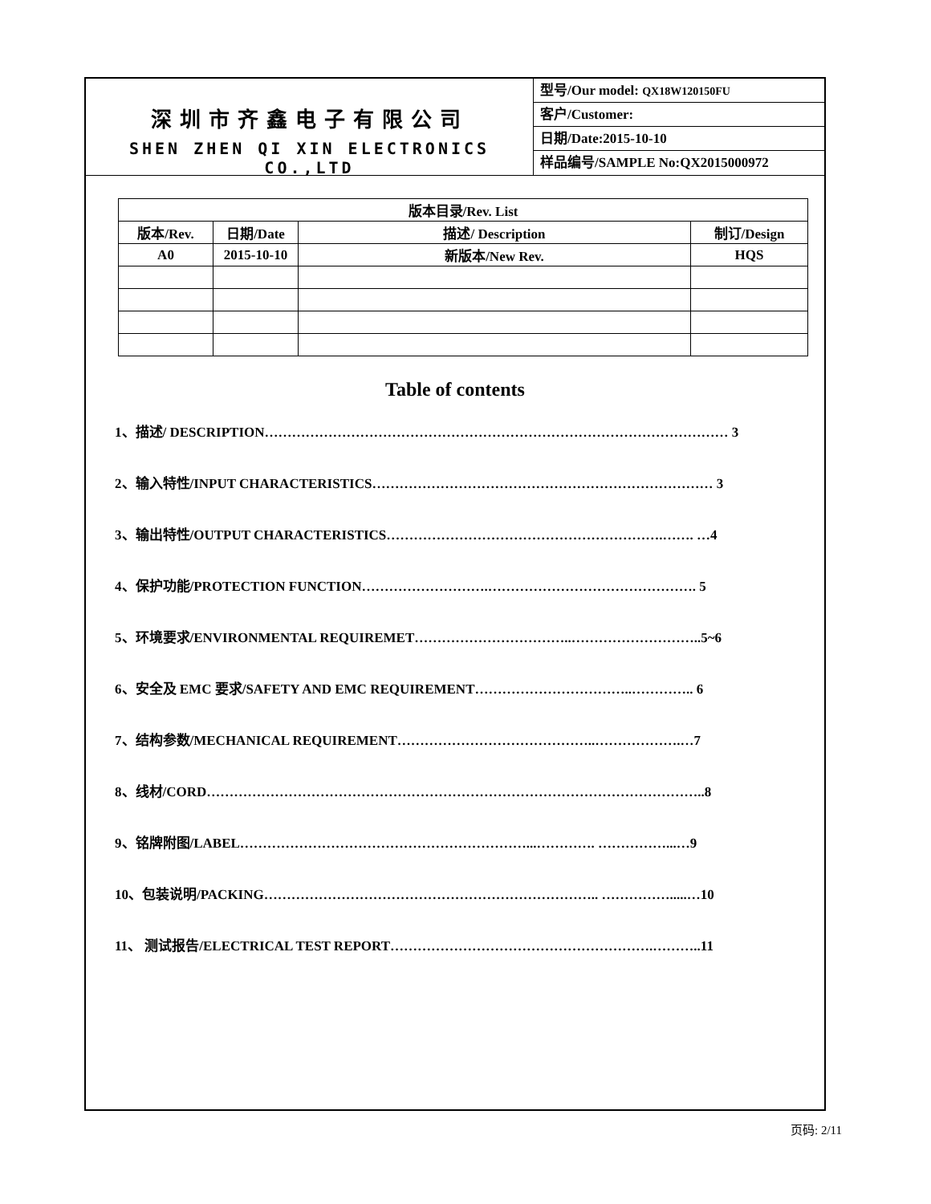深圳市齐鑫电子有限公司
SHEN ZHEN QI XIN ELECTRONICS CO.,LTD
型号/Our model: QX18W120150FU
客户/Customer:
日期/Date:2015-10-10
样品编号/SAMPLE No:QX2015000972
| 版本目录/Rev. List | | | |
| --- | --- | --- | --- |
| 版本/Rev. | 日期/Date | 描述/ Description | 制订/Design |
| A0 | 2015-10-10 | 新版本/New Rev. | HQS |
Table of contents
1、描述/ DESCRIPTION………………………………………………………………………………………… 3
2、输入特性/INPUT CHARACTERISTICS………………………………………………………………… 3
3、输出特性/OUTPUT CHARACTERISTICS…………………………………………………….……. …4
4、保护功能/PROTECTION FUNCTION……………………….………………………………………. 5
5、环境要求/ENVIRONMENTAL REQUIREMET……………………………..………………………..5~6
6、安全及 EMC 要求/SAFETY AND EMC REQUIREMENT……………………………..………….. 6
7、结构参数/MECHANICAL REQUIREMENT……………………………………..……………….…7
8、线材/CORD………………………………………………………………………………………………..8
9、铭牌附图/LABEL………………………………………………………...…………. ……………...…9
10、包装说明/PACKING……………………………………………………………….. …………….....…10
11、 测试报告/ELECTRICAL TEST REPORT………………………………………………….………..11
页码: 2/11